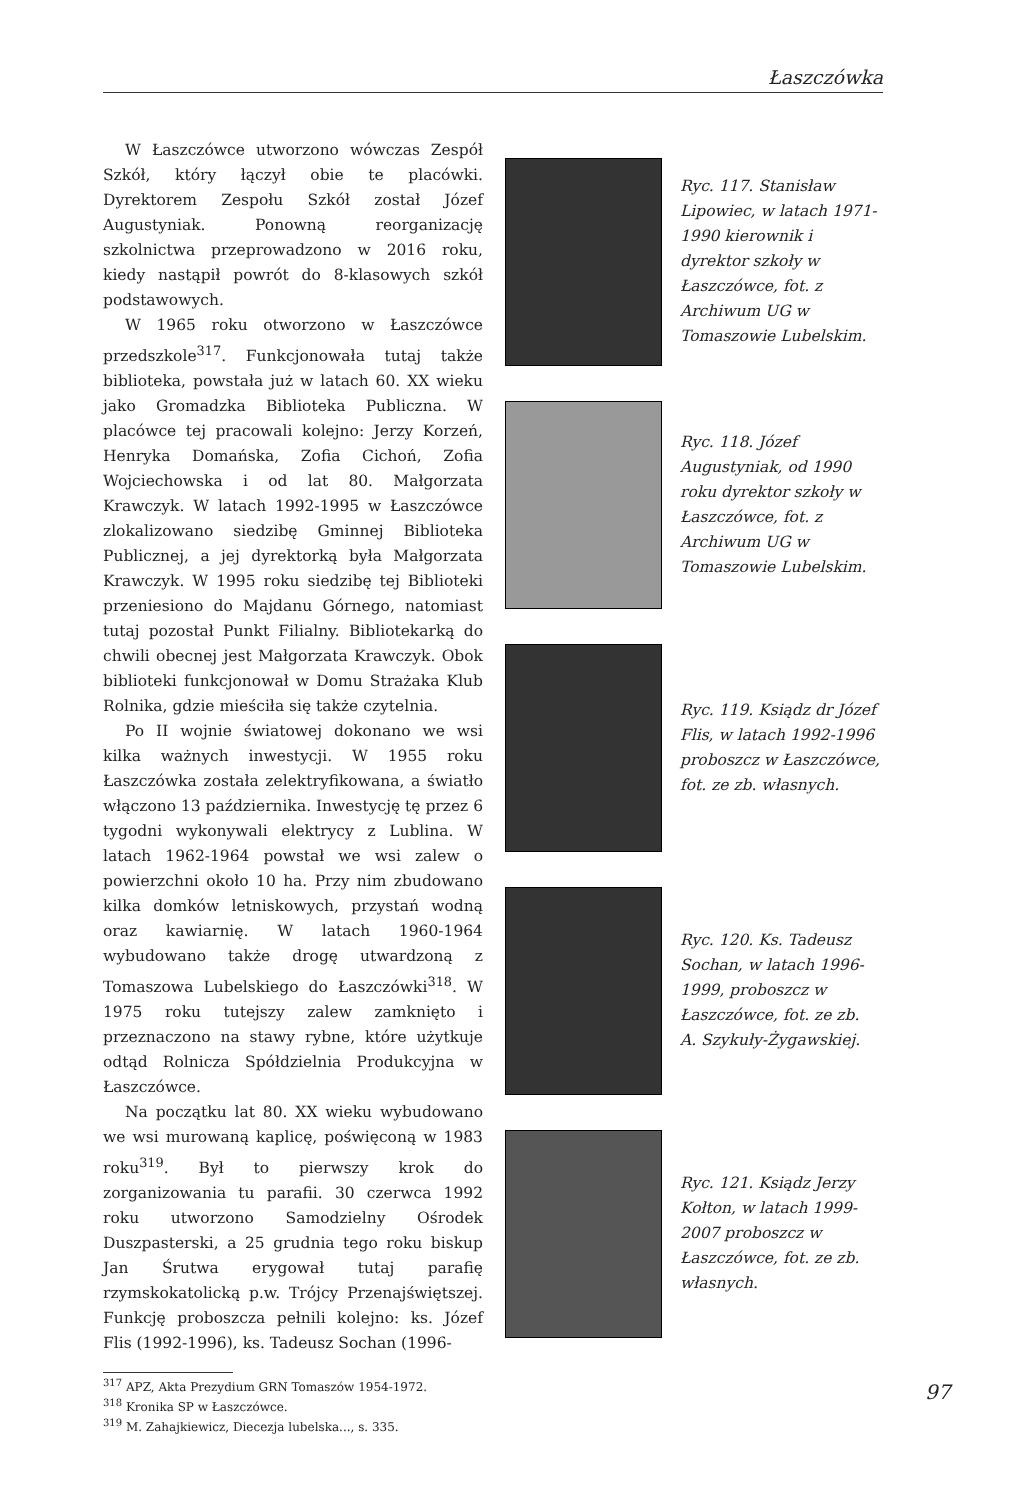Łaszczówka
W Łaszczówce utworzono wówczas Zespół Szkół, który łączył obie te placówki. Dyrektorem Zespołu Szkół został Józef Augustyniak. Ponowną reorganizację szkolnictwa przeprowadzono w 2016 roku, kiedy nastąpił powrót do 8-klasowych szkół podstawowych.
W 1965 roku otworzono w Łaszczówce przedszkole<sup>317</sup>. Funkcjonowała tutaj także biblioteka, powstała już w latach 60. XX wieku jako Gromadzka Biblioteka Publiczna. W placówce tej pracowali kolejno: Jerzy Korzeń, Henryka Domańska, Zofia Cichoń, Zofia Wojciechowska i od lat 80. Małgorzata Krawczyk. W latach 1992-1995 w Łaszczówce zlokalizowano siedzibę Gminnej Biblioteka Publicznej, a jej dyrektorką była Małgorzata Krawczyk. W 1995 roku siedzibę tej Biblioteki przeniesiono do Majdanu Górnego, natomiast tutaj pozostał Punkt Filialny. Bibliotekarką do chwili obecnej jest Małgorzata Krawczyk. Obok biblioteki funkcjonował w Domu Strażaka Klub Rolnika, gdzie mieściła się także czytelnia.
Po II wojnie światowej dokonano we wsi kilka ważnych inwestycji. W 1955 roku Łaszczówka została zelektryfikowana, a światło włączono 13 października. Inwestycję tę przez 6 tygodni wykonywali elektrycy z Lublina. W latach 1962-1964 powstał we wsi zalew o powierzchni około 10 ha. Przy nim zbudowano kilka domków letniskowych, przystań wodną oraz kawiarnię. W latach 1960-1964 wybudowano także drogę utwardzoną z Tomaszowa Lubelskiego do Łaszczówki<sup>318</sup>. W 1975 roku tutejszy zalew zamknięto i przeznaczono na stawy rybne, które użytkuje odtąd Rolnicza Spółdzielnia Produkcyjna w Łaszczówce.
Na początku lat 80. XX wieku wybudowano we wsi murowaną kaplicę, poświęconą w 1983 roku<sup>319</sup>. Był to pierwszy krok do zorganizowania tu parafii. 30 czerwca 1992 roku utworzono Samodzielny Ośrodek Duszpasterski, a 25 grudnia tego roku biskup Jan Śrutwa erygował tutaj parafię rzymskokatolicką p.w. Trójcy Przenajświętszej. Funkcję proboszcza pełnili kolejno: ks. Józef Flis (1992-1996), ks. Tadeusz Sochan (1996-
<sup>317</sup> APZ, Akta Prezydium GRN Tomaszów 1954-1972.
<sup>318</sup> Kronika SP w Łaszczówce.
<sup>319</sup> M. Zahajkiewicz, Diecezja lubelska..., s. 335.
Ryc. 117. Stanisław Lipowiec, w latach 1971-1990 kierownik i dyrektor szkoły w Łaszczówce, fot. z Archiwum UG w Tomaszowie Lubelskim.
Ryc. 118. Józef Augustyniak, od 1990 roku dyrektor szkoły w Łaszczówce, fot. z Archiwum UG w Tomaszowie Lubelskim.
Ryc. 119. Ksiądz dr Józef Flis, w latach 1992-1996 proboszcz w Łaszczówce, fot. ze zb. własnych.
Ryc. 120. Ks. Tadeusz Sochan, w latach 1996-1999, proboszcz w Łaszczówce, fot. ze zb. A. Szykuły-Żygawskiej.
Ryc. 121. Ksiądz Jerzy Kołton, w latach 1999-2007 proboszcz w Łaszczówce, fot. ze zb. własnych.
97